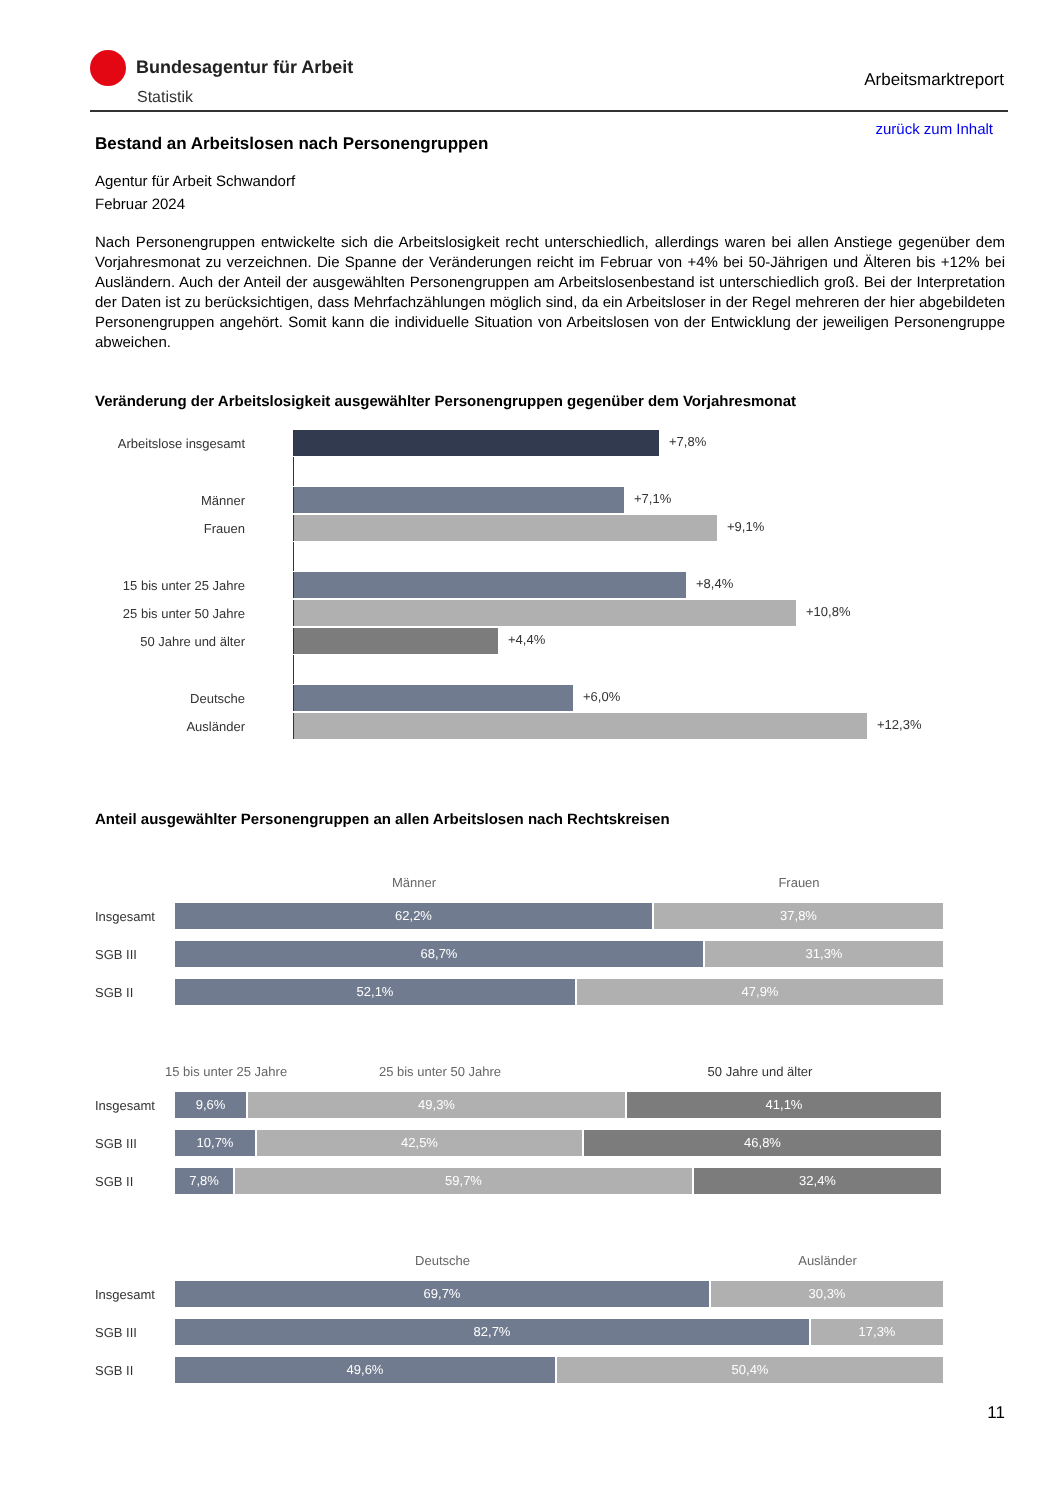Bundesagentur für Arbeit
Statistik
Arbeitsmarktreport
zurück zum Inhalt
Bestand an Arbeitslosen nach Personengruppen
Agentur für Arbeit Schwandorf
Februar 2024
Nach Personengruppen entwickelte sich die Arbeitslosigkeit recht unterschiedlich, allerdings waren bei allen Anstiege gegenüber dem Vorjahresmonat zu verzeichnen. Die Spanne der Veränderungen reicht im Februar von +4% bei 50-Jährigen und Älteren bis +12% bei Ausländern. Auch der Anteil der ausgewählten Personengruppen am Arbeitslosenbestand ist unterschiedlich groß. Bei der Interpretation der Daten ist zu berücksichtigen, dass Mehrfachzählungen möglich sind, da ein Arbeitsloser in der Regel mehreren der hier abgebildeten Personengruppen angehört. Somit kann die individuelle Situation von Arbeitslosen von der Entwicklung der jeweiligen Personengruppe abweichen.
Veränderung der Arbeitslosigkeit ausgewählter Personengruppen gegenüber dem Vorjahresmonat
Arbeitslose insgesamt
+7,8%
Männer +7,1%
Frauen +9,1%
15 bis unter 25 Jahre
+8,4%
25 bis unter 50 Jahre
+10,8%
50 Jahre und älter +4,4%
Deutsche +6,0%
Ausländer +12,3%
Anteil ausgewählter Personengruppen an allen Arbeitslosen nach Rechtskreisen
Männer Frauen
Insgesamt
62,2% 37,8%
SGB III
68,7% 31,3%
SGB II
52,1% 47,9%
15 bis unter 25 Jahre 25 bis unter 50 Jahre 50 Jahre und älter
Insgesamt
9,6% 49,3% 41,1%
SGB III
10,7% 42,5% 46,8%
SGB II
7,8% 59,7% 32,4%
Deutsche Ausländer
Insgesamt
69,7% 30,3%
SGB III
82,7% 17,3%
SGB II
49,6% 50,4%
11